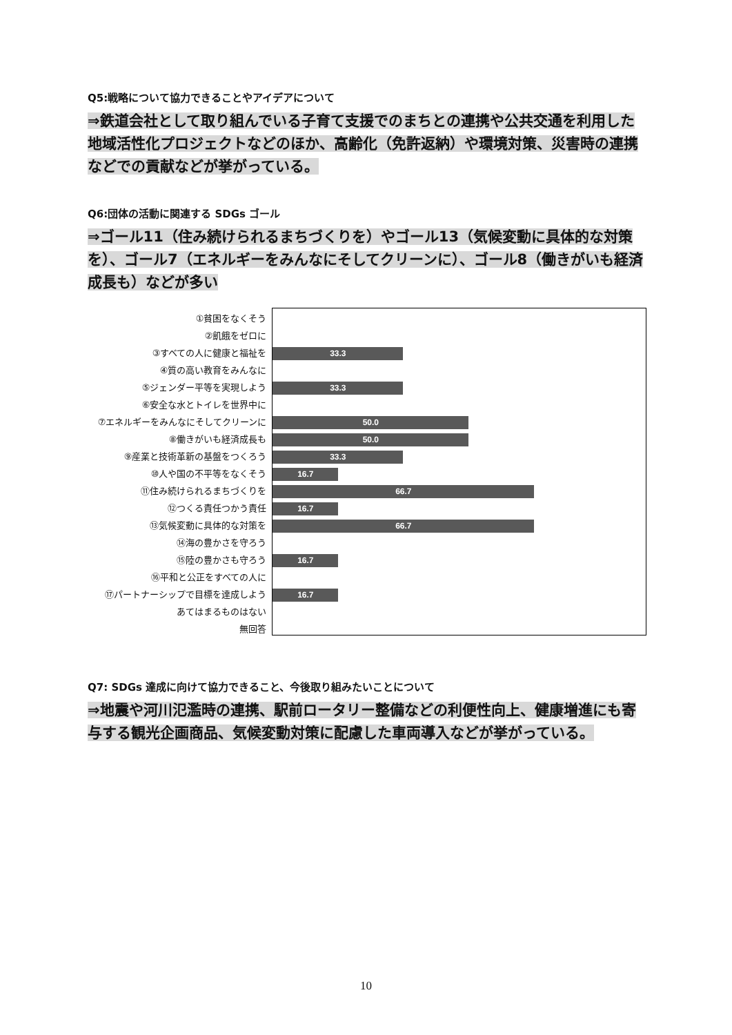Q5:戦略について協力できることやアイデアについて
⇒鉄道会社として取り組んでいる子育て支援でのまちとの連携や公共交通を利用した地域活性化プロジェクトなどのほか、高齢化（免許返納）や環境対策、災害時の連携などでの貢献などが挙がっている。
Q6:団体の活動に関連する SDGs ゴール
⇒ゴール11（住み続けられるまちづくりを）やゴール13（気候変動に具体的な対策を）、ゴール7（エネルギーをみんなにそしてクリーンに）、ゴール8（働きがいも経済成長も）などが多い
①貧困をなくそう
②飢餓をゼロに
③すべての人に健康と福祉を
④質の高い教育をみんなに
⑤ジェンダー平等を実現しよう
⑥安全な水とトイレを世界中に
⑦エネルギーをみんなにそしてクリーンに
⑧働きがいも経済成長も
⑨産業と技術革新の基盤をつくろう
⑩人や国の不平等をなくそう
⑪住み続けられるまちづくりを
⑫つくる責任つかう責任
⑬気候変動に具体的な対策を
⑭海の豊かさを守ろう
⑮陸の豊かさも守ろう
⑯平和と公正をすべての人に
⑰パートナーシップで目標を達成しよう
あてはまるものはない
無回答
33.3
33.3
50.0
50.0
33.3
16.7
66.7
16.7
66.7
16.7
16.7
Q7: SDGs 達成に向けて協力できること、今後取り組みたいことについて
⇒地震や河川氾濫時の連携、駅前ロータリー整備などの利便性向上、健康増進にも寄与する観光企画商品、気候変動対策に配慮した車両導入などが挙がっている。
10